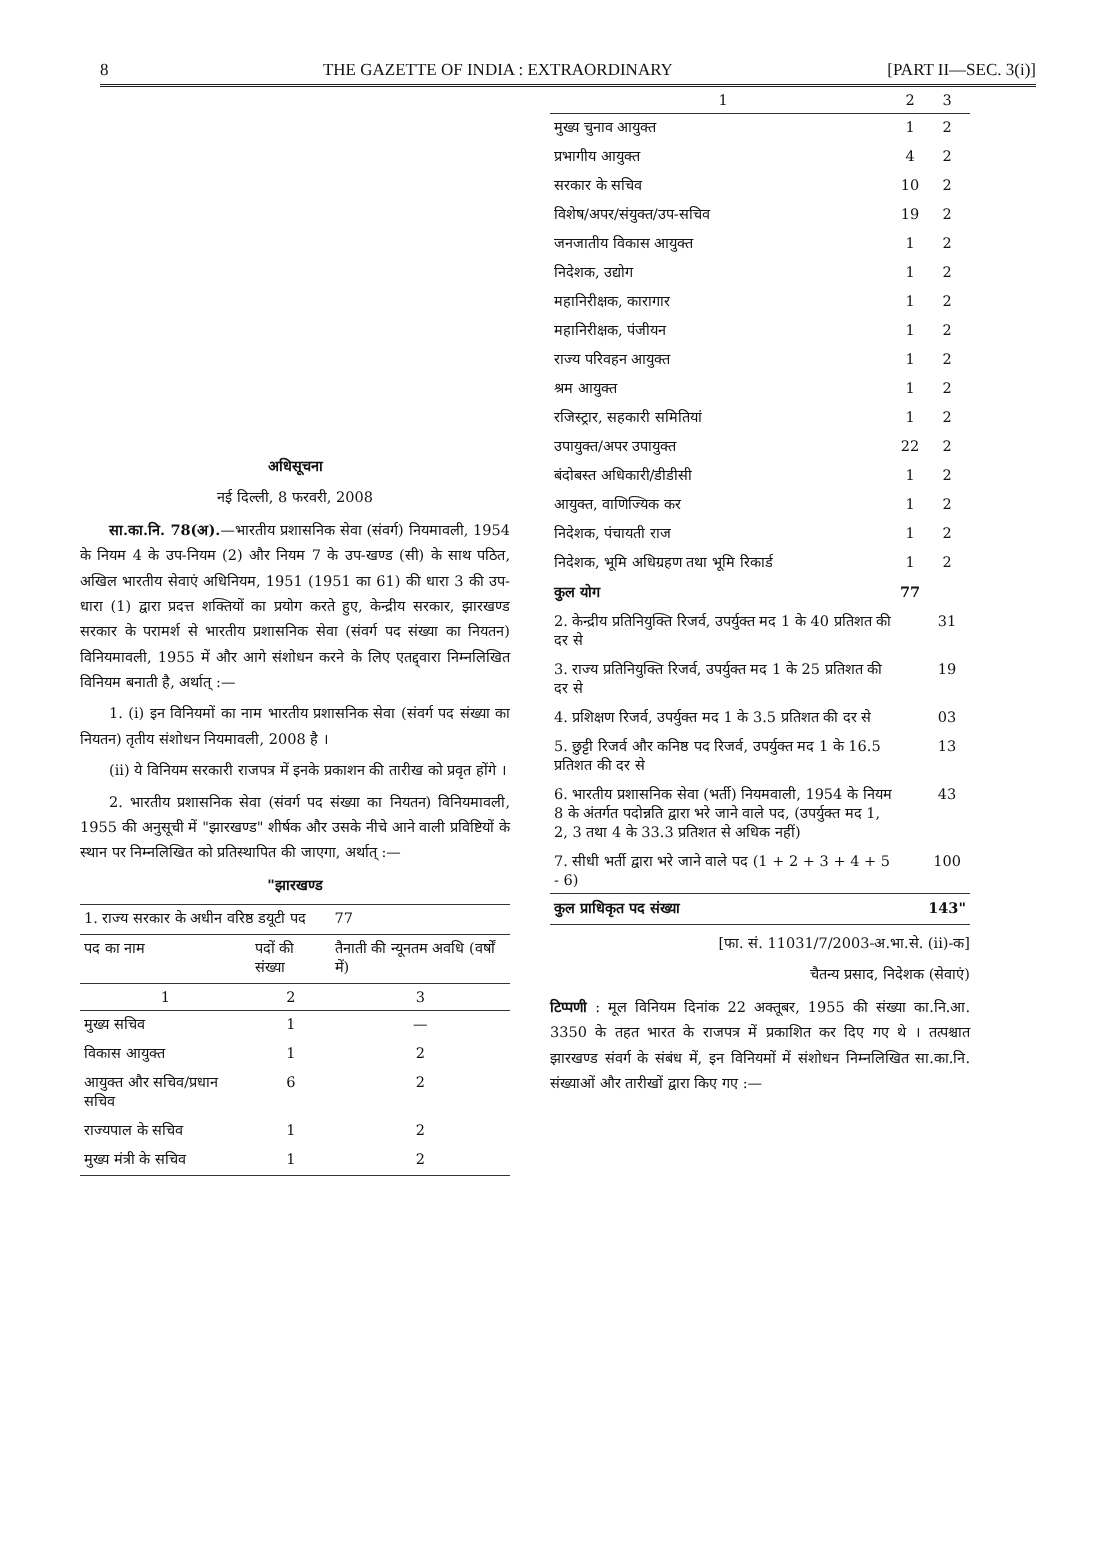8 THE GAZETTE OF INDIA : EXTRAORDINARY [PART II—SEC. 3(i)]
अधिसूचना
नई दिल्ली, 8 फरवरी, 2008
  सा.का.नि. 78(अ).—भारतीय प्रशासनिक सेवा (संवर्ग) नियमावली, 1954 के नियम 4 के उप-नियम (2) और नियम 7 के उप-खण्ड (सी) के साथ पठित, अखिल भारतीय सेवाएं अधिनियम, 1951 (1951 का 61) की धारा 3 की उप-धारा (1) द्वारा प्रदत्त शक्तियों का प्रयोग करते हुए, केन्द्रीय सरकार, झारखण्ड सरकार के परामर्श से भारतीय प्रशासनिक सेवा (संवर्ग पद संख्या का नियतन) विनियमावली, 1955 में और आगे संशोधन करने के लिए एतद्द्वारा निम्नलिखित विनियम बनाती है, अर्थात् :—
  1. (i) इन विनियमों का नाम भारतीय प्रशासनिक सेवा (संवर्ग पद संख्या का नियतन) तृतीय संशोधन नियमावली, 2008 है ।
  (ii) ये विनियम सरकारी राजपत्र में इनके प्रकाशन की तारीख को प्रवृत होंगे ।
  2. भारतीय प्रशासनिक सेवा (संवर्ग पद संख्या का नियतन) विनियमावली, 1955 की अनुसूची में "झारखण्ड" शीर्षक और उसके नीचे आने वाली प्रविष्टियों के स्थान पर निम्नलिखित को प्रतिस्थापित की जाएगा, अर्थात् :—
"झारखण्ड
| 1. राज्य सरकार के अधीन वरिष्ठ डयूटी पद | | 77 |
| पद का नाम | पदों की संख्या | तैनाती की न्यूनतम अवधि (वर्षों में) |
| 1 | 2 | 3 |
| मुख्य सचिव | 1 | — |
| विकास आयुक्त | 1 | 2 |
| आयुक्त और सचिव/प्रधान सचिव | 6 | 2 |
| राज्यपाल के सचिव | 1 | 2 |
| मुख्य मंत्री के सचिव | 1 | 2 |
| 1 | 2 | 3 |
| --- | --- | --- |
| मुख्य चुनाव आयुक्त | 1 | 2 |
| प्रभागीय आयुक्त | 4 | 2 |
| सरकार के सचिव | 10 | 2 |
| विशेष/अपर/संयुक्त/उप-सचिव | 19 | 2 |
| जनजातीय विकास आयुक्त | 1 | 2 |
| निदेशक, उद्योग | 1 | 2 |
| महानिरीक्षक, कारागार | 1 | 2 |
| महानिरीक्षक, पंजीयन | 1 | 2 |
| राज्य परिवहन आयुक्त | 1 | 2 |
| श्रम आयुक्त | 1 | 2 |
| रजिस्ट्रार, सहकारी समितियां | 1 | 2 |
| उपायुक्त/अपर उपायुक्त | 22 | 2 |
| बंदोबस्त अधिकारी/डीडीसी | 1 | 2 |
| आयुक्त, वाणिज्यिक कर | 1 | 2 |
| निदेशक, पंचायती राज | 1 | 2 |
| निदेशक, भूमि अधिग्रहण तथा भूमि रिकार्ड | 1 | 2 |
| कुल योग | 77 | |
| 2. केन्द्रीय प्रतिनियुक्ति रिजर्व, उपर्युक्त मद 1 के 40 प्रतिशत की दर से | | 31 |
| 3. राज्य प्रतिनियुक्ति रिजर्व, उपर्युक्त मद 1 के 25 प्रतिशत की दर से | | 19 |
| 4. प्रशिक्षण रिजर्व, उपर्युक्त मद 1 के 3.5 प्रतिशत की दर से | | 03 |
| 5. छुट्टी रिजर्व और कनिष्ठ पद रिजर्व, उपर्युक्त मद 1 के 16.5 प्रतिशत की दर से | | 13 |
| 6. भारतीय प्रशासनिक सेवा (भर्ती) नियमवाली, 1954 के नियम 8 के अंतर्गत पदोन्नति द्वारा भरे जाने वाले पद, (उपर्युक्त मद 1, 2, 3 तथा 4 के 33.3 प्रतिशत से अधिक नहीं) | | 43 |
| 7. सीधी भर्ती द्वारा भरे जाने वाले पद (1 + 2 + 3 + 4 + 5 - 6) | | 100 |
| कुल प्राधिकृत पद संख्या | | 143" |
[फा. सं. 11031/7/2003-अ.भा.से. (ii)-क]
चैतन्य प्रसाद, निदेशक (सेवाएं)
टिप्पणी : मूल विनियम दिनांक 22 अक्तूबर, 1955 की संख्या का.नि.आ. 3350 के तहत भारत के राजपत्र में प्रकाशित कर दिए गए थे । तत्पश्चात झारखण्ड संवर्ग के संबंध में, इन विनियमों में संशोधन निम्नलिखित सा.का.नि. संख्याओं और तारीखों द्वारा किए गए :—